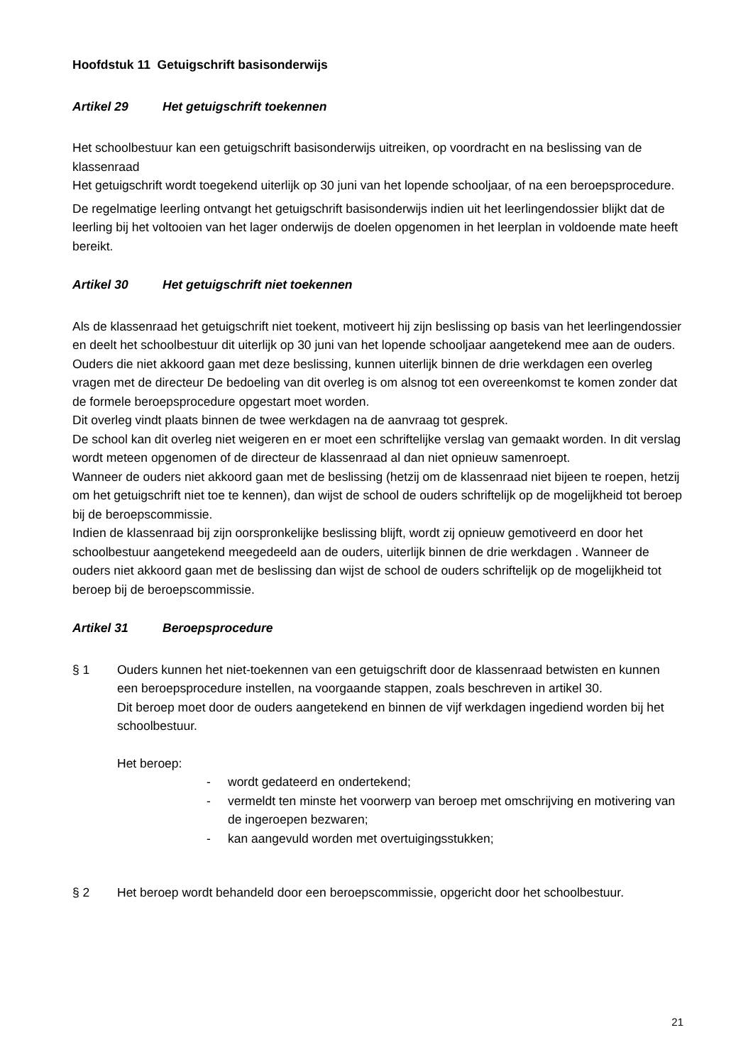Hoofdstuk 11 Getuigschrift basisonderwijs
Artikel 29 Het getuigschrift toekennen
Het schoolbestuur kan een getuigschrift basisonderwijs uitreiken, op voordracht en na beslissing van de klassenraad
Het getuigschrift wordt toegekend uiterlijk op 30 juni van het lopende schooljaar, of na een beroepsprocedure.
De regelmatige leerling ontvangt het getuigschrift basisonderwijs indien uit het leerlingendossier blijkt dat de leerling bij het voltooien van het lager onderwijs de doelen opgenomen in het leerplan in voldoende mate heeft bereikt.
Artikel 30 Het getuigschrift niet toekennen
Als de klassenraad het getuigschrift niet toekent, motiveert hij zijn beslissing op basis van het leerlingendossier en deelt het schoolbestuur dit uiterlijk op 30 juni van het lopende schooljaar aangetekend mee aan de ouders.
Ouders die niet akkoord gaan met deze beslissing, kunnen uiterlijk binnen de drie werkdagen een overleg vragen met de directeur De bedoeling van dit overleg is om alsnog tot een overeenkomst te komen zonder dat de formele beroepsprocedure opgestart moet worden.
Dit overleg vindt plaats binnen de twee werkdagen na de aanvraag tot gesprek.
De school kan dit overleg niet weigeren en er moet een schriftelijke verslag van gemaakt worden. In dit verslag wordt meteen opgenomen of de directeur de klassenraad al dan niet opnieuw samenroept.
Wanneer de ouders niet akkoord gaan met de beslissing (hetzij om de klassenraad niet bijeen te roepen, hetzij om het getuigschrift niet toe te kennen), dan wijst de school de ouders schriftelijk op de mogelijkheid tot beroep bij de beroepscommissie.
Indien de klassenraad bij zijn oorspronkelijke beslissing blijft, wordt zij opnieuw gemotiveerd en door het schoolbestuur aangetekend meegedeeld aan de ouders, uiterlijk binnen de drie werkdagen . Wanneer de ouders niet akkoord gaan met de beslissing dan wijst de school de ouders schriftelijk op de mogelijkheid tot beroep bij de beroepscommissie.
Artikel 31 Beroepsprocedure
§ 1 Ouders kunnen het niet-toekennen van een getuigschrift door de klassenraad betwisten en kunnen een beroepsprocedure instellen, na voorgaande stappen, zoals beschreven in artikel 30.
Dit beroep moet door de ouders aangetekend en binnen de vijf werkdagen ingediend worden bij het schoolbestuur.
Het beroep:
- wordt gedateerd en ondertekend;
- vermeldt ten minste het voorwerp van beroep met omschrijving en motivering van de ingeroepen bezwaren;
- kan aangevuld worden met overtuigingsstukken;
§ 2 Het beroep wordt behandeld door een beroepscommissie, opgericht door het schoolbestuur.
21